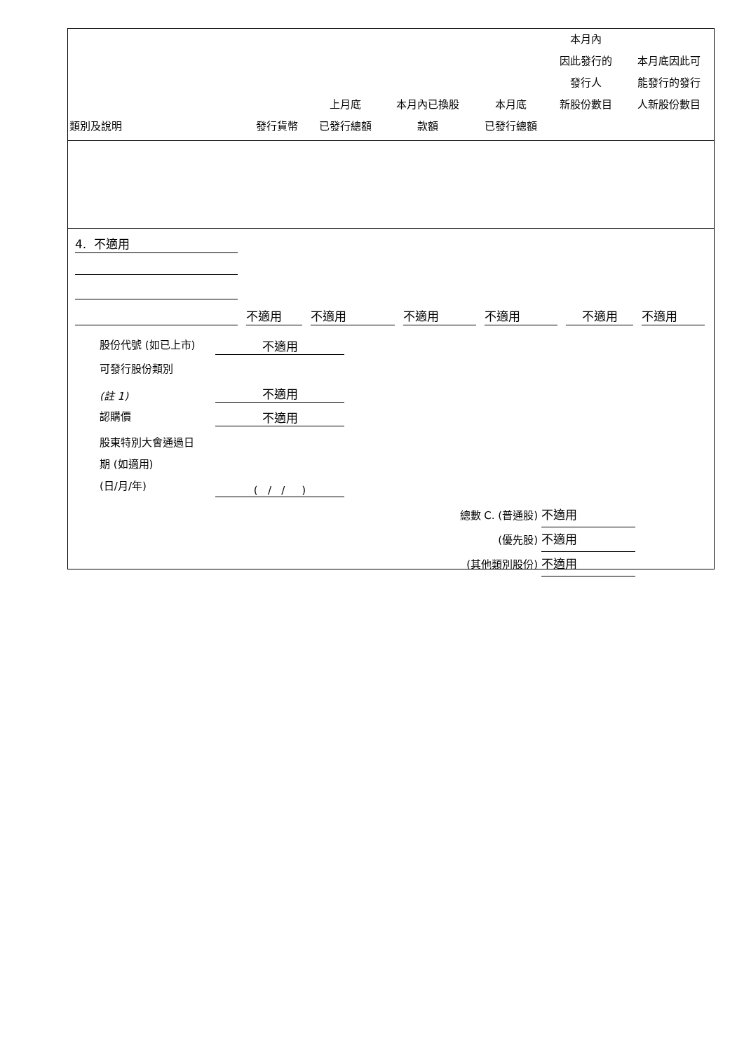| 類別及說明 | 發行貨幣 | 上月底 已發行總額 | 本月內已換股 款額 | 本月底 已發行總額 | 本月內 因此發行的 發行人 新股份數目 | 本月底因此可 能發行的發行 人新股份數目 |
| --- | --- | --- | --- | --- | --- | --- |
4. 不適用
不適用 不適用 不適用 不適用 不適用 不適用
股份代號 (如已上市) 不適用
可發行股份類別
(註 1) 不適用
認購價 不適用
股東特別大會通過日
期 (如適用)
(日/月/年) ( / / )
總數 C. (普通股) 不適用
(優先股) 不適用
(其他類別股份) 不適用